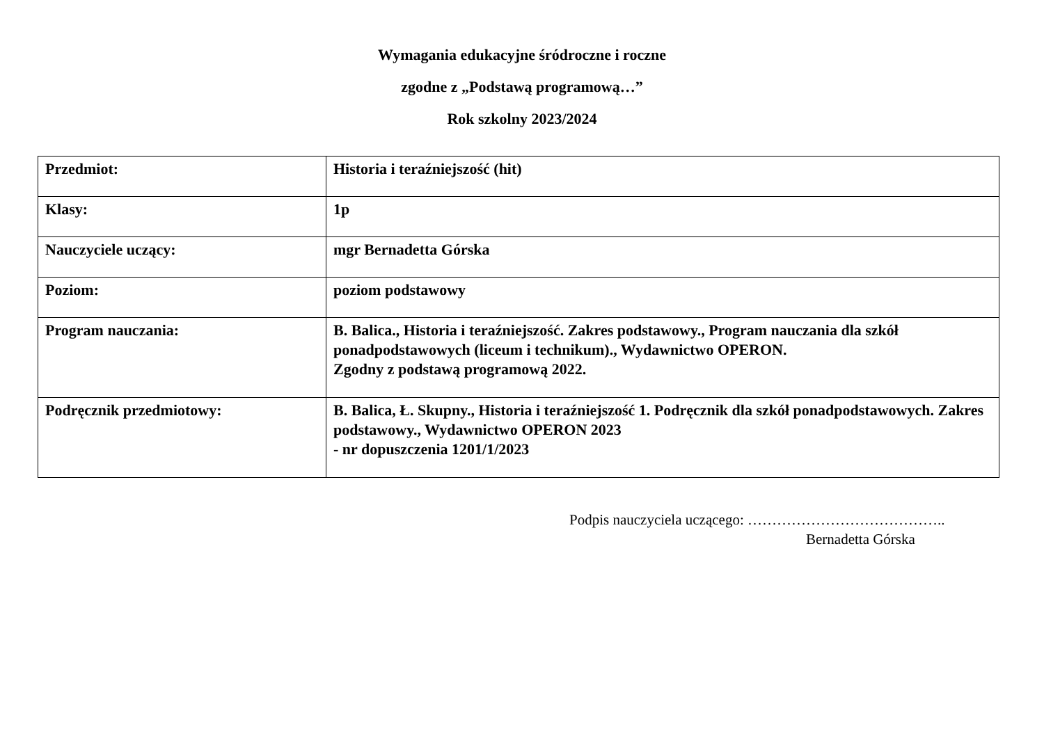Wymagania edukacyjne śródroczne i roczne
zgodne z „Podstawą programową…”
Rok szkolny 2023/2024
| Przedmiot: | Historia i teraźniejszość (hit) |
| Klasy: | 1p |
| Nauczyciele uczący: | mgr Bernadetta Górska |
| Poziom: | poziom podstawowy |
| Program nauczania: | B. Balica., Historia i teraźniejszość. Zakres podstawowy., Program nauczania dla szkół ponadpodstawowych (liceum i technikum)., Wydawnictwo OPERON. Zgodny z podstawą programową 2022. |
| Podręcznik przedmiotowy: | B. Balica, Ł. Skupny., Historia i teraźniejszość 1. Podręcznik dla szkół ponadpodstawowych. Zakres podstawowy., Wydawnictwo OPERON 2023 - nr dopuszczenia 1201/1/2023 |
Podpis nauczyciela uczącego: …………………………………..
Bernadetta Górska